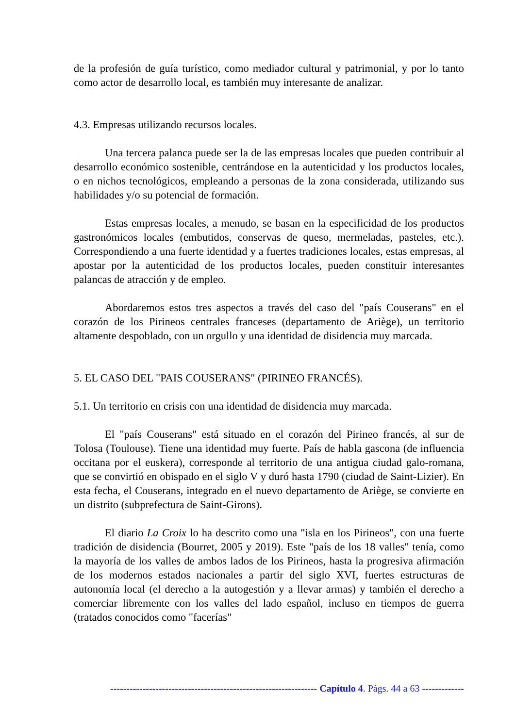de la profesión de guía turístico, como mediador cultural y patrimonial, y por lo tanto como actor de desarrollo local, es también muy interesante de analizar.
4.3. Empresas utilizando recursos locales.
Una tercera palanca puede ser la de las empresas locales que pueden contribuir al desarrollo económico sostenible, centrándose en la autenticidad y los productos locales, o en nichos tecnológicos, empleando a personas de la zona considerada, utilizando sus habilidades y/o su potencial de formación.
Estas empresas locales, a menudo, se basan en la especificidad de los productos gastronómicos locales (embutidos, conservas de queso, mermeladas, pasteles, etc.). Correspondiendo a una fuerte identidad y a fuertes tradiciones locales, estas empresas, al apostar por la autenticidad de los productos locales, pueden constituir interesantes palancas de atracción y de empleo.
Abordaremos estos tres aspectos a través del caso del "país Couserans" en el corazón de los Pirineos centrales franceses (departamento de Ariège), un territorio altamente despoblado, con un orgullo y una identidad de disidencia muy marcada.
5. EL CASO DEL "PAIS COUSERANS" (PIRINEO FRANCÉS).
5.1. Un territorio en crisis con una identidad de disidencia muy marcada.
El "país Couserans" está situado en el corazón del Pirineo francés, al sur de Tolosa (Toulouse). Tiene una identidad muy fuerte. País de habla gascona (de influencia occitana por el euskera), corresponde al territorio de una antigua ciudad galo-romana, que se convirtió en obispado en el siglo V y duró hasta 1790 (ciudad de Saint-Lizier). En esta fecha, el Couserans, integrado en el nuevo departamento de Ariège, se convierte en un distrito (subprefectura de Saint-Girons).
El diario La Croix lo ha descrito como una "isla en los Pirineos", con una fuerte tradición de disidencia (Bourret, 2005 y 2019). Este "país de los 18 valles" tenía, como la mayoría de los valles de ambos lados de los Pirineos, hasta la progresiva afirmación de los modernos estados nacionales a partir del siglo XVI, fuertes estructuras de autonomía local (el derecho a la autogestión y a llevar armas) y también el derecho a comerciar libremente con los valles del lado español, incluso en tiempos de guerra (tratados conocidos como "facerías"
---------------------------------------------------------------- Capítulo 4. Págs. 44 a 63 -------------